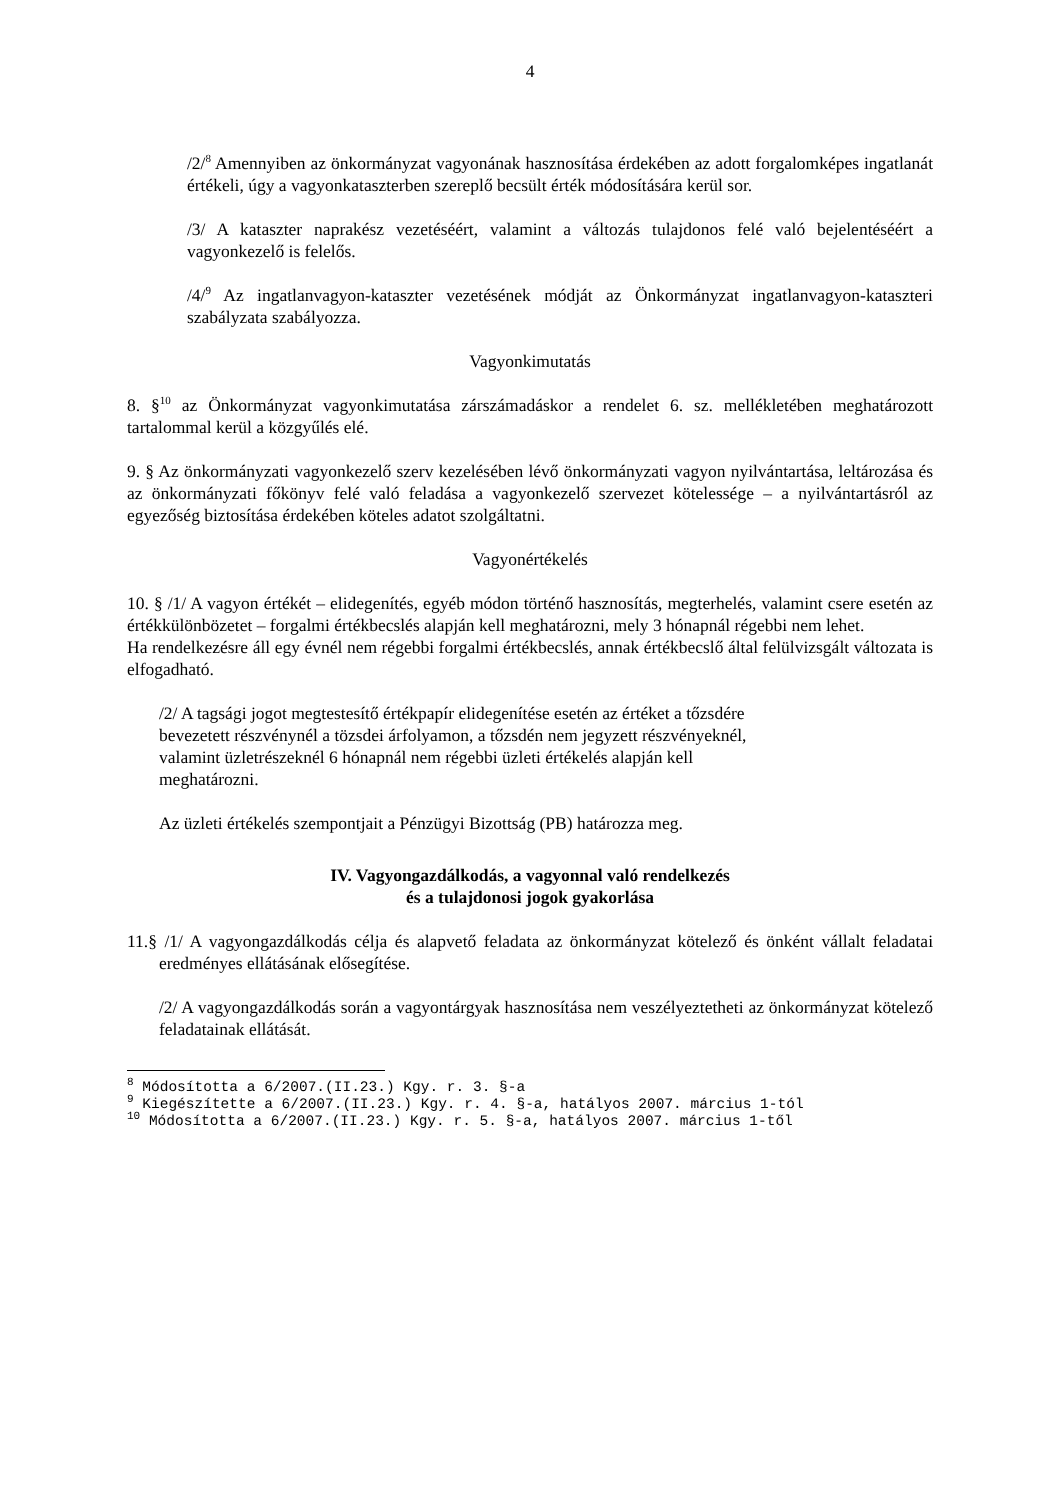4
/2/<sup>8</sup> Amennyiben az önkormányzat vagyonának hasznosítása érdekében az adott forgalomképes ingatlanát értékeli, úgy a vagyonkataszterben szereplő becsült érték módosítására kerül sor.
/3/ A kataszter naprakész vezetéséért, valamint a változás tulajdonos felé való bejelentéséért a vagyonkezelő is felelős.
/4/<sup>9</sup> Az ingatlanvagyon-kataszter vezetésének módját az Önkormányzat ingatlanvagyon-kataszteri szabályzata szabályozza.
Vagyonkimutatás
8. §<sup>10</sup> az Önkormányzat vagyonkimutatása zárszámadáskor a rendelet 6. sz. mellékletében meghatározott tartalommal kerül a közgyűlés elé.
9. § Az önkormányzati vagyonkezelő szerv kezelésében lévő önkormányzati vagyon nyilvántartása, leltározása és az önkormányzati főkönyv felé való feladása a vagyonkezelő szervezet kötelessége – a nyilvántartásról az egyezőség biztosítása érdekében köteles adatot szolgáltatni.
Vagyonértékelés
10. § /1/ A vagyon értékét – elidegenítés, egyéb módon történő hasznosítás, megterhelés, valamint csere esetén az értékkülönbözetet – forgalmi értékbecslés alapján kell meghatározni, mely 3 hónapnál régebbi nem lehet.
Ha rendelkezésre áll egy évnél nem régebbi forgalmi értékbecslés, annak értékbecslő által felülvizsgált változata is elfogadható.
/2/ A tagsági jogot megtestesítő értékpapír elidegenítése esetén az értéket a tőzsdére
bevezetett részvénynél a tözsdei árfolyamon, a tőzsdén nem jegyzett részvényeknél,
valamint üzletrészeknél 6 hónapnál nem régebbi üzleti értékelés alapján kell
meghatározni.
Az üzleti értékelés szempontjait a Pénzügyi Bizottság (PB) határozza meg.
IV. Vagyongazdálkodás, a vagyonnal való rendelkezés
és a tulajdonosi jogok gyakorlása
11.§ /1/ A vagyongazdálkodás célja és alapvető feladata az önkormányzat kötelező és önként vállalt feladatai eredményes ellátásának elősegítése.
/2/ A vagyongazdálkodás során a vagyontárgyak hasznosítása nem veszélyeztetheti az önkormányzat kötelező feladatainak ellátását.
<sup>8</sup> Módosította a 6/2007.(II.23.) Kgy. r. 3. §-a
<sup>9</sup> Kiegészítette a 6/2007.(II.23.) Kgy. r. 4. §-a, hatályos 2007. március 1-tól
<sup>10</sup> Módosította a 6/2007.(II.23.) Kgy. r. 5. §-a, hatályos 2007. március 1-től